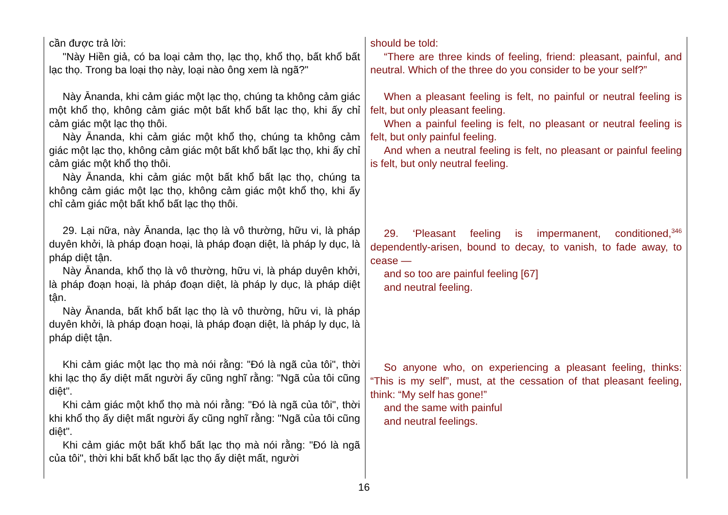cần được trả lời:
"Này Hiền giả, có ba loại cảm thọ, lạc thọ, khổ thọ, bất khổ bất lạc thọ. Trong ba loại thọ này, loại nào ông xem là ngã?"
Này Ānanda, khi cảm giác một lạc thọ, chúng ta không cảm giác một khổ thọ, không cảm giác một bất khổ bất lạc thọ, khi ấy chỉ cảm giác một lạc thọ thôi.
Này Ānanda, khi cảm giác một khổ thọ, chúng ta không cảm giác một lạc thọ, không cảm giác một bất khổ bất lạc thọ, khi ấy chỉ cảm giác một khổ thọ thôi.
Này Ānanda, khi cảm giác một bất khổ bất lạc thọ, chúng ta không cảm giác một lạc thọ, không cảm giác một khổ thọ, khi ấy chỉ cảm giác một bất khổ bất lạc thọ thôi.
29. Lại nữa, này Ānanda, lạc thọ là vô thường, hữu vi, là pháp duyên khởi, là pháp đoạn hoại, là pháp đoạn diệt, là pháp ly dục, là pháp diệt tận.
Này Ānanda, khổ thọ là vô thường, hữu vi, là pháp duyên khởi, là pháp đoạn hoại, là pháp đoạn diệt, là pháp ly dục, là pháp diệt tận.
Này Ānanda, bất khổ bất lạc thọ là vô thường, hữu vi, là pháp duyên khởi, là pháp đoạn hoại, là pháp đoạn diệt, là pháp ly dục, là pháp diệt tận.
Khi cảm giác một lạc thọ mà nói rằng: "Đó là ngã của tôi", thời khi lạc thọ ấy diệt mất người ấy cũng nghĩ rằng: "Ngã của tôi cũng diệt".
Khi cảm giác một khổ thọ mà nói rằng: "Đó là ngã của tôi", thời khi khổ thọ ấy diệt mất người ấy cũng nghĩ rằng: "Ngã của tôi cũng diệt".
Khi cảm giác một bất khổ bất lạc thọ mà nói rằng: "Đó là ngã của tôi", thời khi bất khổ bất lạc thọ ấy diệt mất, người
should be told:
“There are three kinds of feeling, friend: pleasant, painful, and neutral. Which of the three do you consider to be your self?”
When a pleasant feeling is felt, no painful or neutral feeling is felt, but only pleasant feeling.
When a painful feeling is felt, no pleasant or neutral feeling is felt, but only painful feeling.
And when a neutral feeling is felt, no pleasant or painful feeling is felt, but only neutral feeling.
29. ‘Pleasant feeling is impermanent, conditioned,<sup>346</sup> dependently-arisen, bound to decay, to vanish, to fade away, to cease —
and so too are painful feeling [67]
and neutral feeling.
So anyone who, on experiencing a pleasant feeling, thinks: “This is my self”, must, at the cessation of that pleasant feeling, think: “My self has gone!”
and the same with painful
and neutral feelings.
16